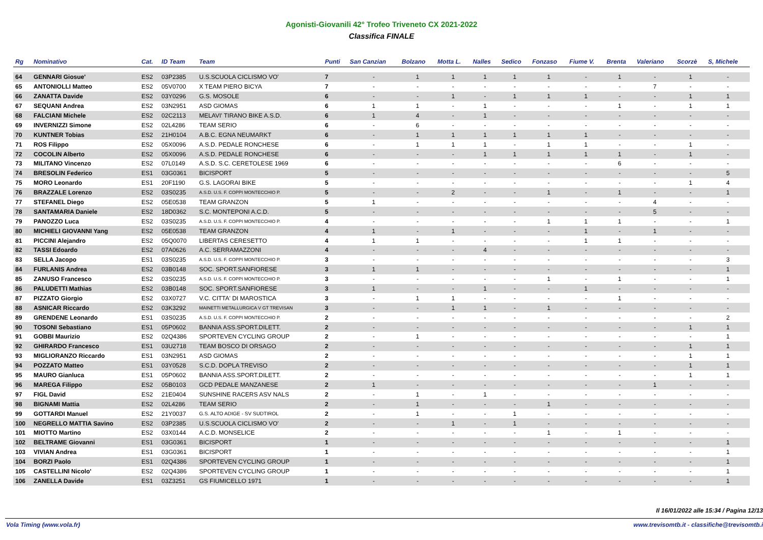Agonisti-Giovanili 42° Trofeo Triveneto CX 2021-2022
Classifica FINALE
| Rg | Nominativo | Cat. | ID Team | Team | Punti | San Canzian | Bolzano | Motta L. | Nalles | Sedico | Fonzaso | Fiume V. | Brenta | Valeriano | Scorzè | S, Michele |
| --- | --- | --- | --- | --- | --- | --- | --- | --- | --- | --- | --- | --- | --- | --- | --- | --- |
| 64 | GENNARI Giosue' | ES2 | 03P2385 | U.S.SCUOLA CICLISMO VO' | 7 | - | 1 | 1 | 1 | 1 | 1 | - | 1 | - | 1 | - |
| 65 | ANTONIOLLI Matteo | ES2 | 05V0700 | X TEAM PIERO BICYA | 7 | - | - | - | - | - | - | - | - | 7 | - | - |
| 66 | ZANATTA Davide | ES2 | 03Y0296 | G.S. MOSOLE | 6 | - | - | 1 | - | 1 | 1 | 1 | - | - | 1 | 1 |
| 67 | SEQUANI Andrea | ES2 | 03N2951 | ASD GIOMAS | 6 | 1 | 1 | - | 1 | - | - | - | 1 | - | 1 | 1 |
| 68 | FALCIANI Michele | ES2 | 02C2113 | MELAVI' TIRANO BIKE A.S.D. | 6 | 1 | 4 | - | 1 | - | - | - | - | - | - | - |
| 69 | INVERNIZZI Simone | ES2 | 02L4286 | TEAM SERIO | 6 | - | 6 | - | - | - | - | - | - | - | - | - |
| 70 | KUNTNER Tobias | ES2 | 21H0104 | A.B.C. EGNA NEUMARKT | 6 | - | 1 | 1 | 1 | 1 | 1 | 1 | - | - | - | - |
| 71 | ROS Filippo | ES2 | 05X0096 | A.S.D. PEDALE RONCHESE | 6 | - | 1 | 1 | 1 | - | 1 | 1 | - | - | 1 | - |
| 72 | COCOLIN Alberto | ES2 | 05X0096 | A.S.D. PEDALE RONCHESE | 6 | - | - | - | 1 | 1 | 1 | 1 | 1 | - | 1 | - |
| 73 | MILITANO Vincenzo | ES2 | 07L0149 | A.S.D. S.C. CERETOLESE 1969 | 6 | - | - | - | - | - | - | - | 6 | - | - | - |
| 74 | BRESOLIN Federico | ES1 | 03G0361 | BICISPORT | 5 | - | - | - | - | - | - | - | - | - | - | 5 |
| 75 | MORO Leonardo | ES1 | 20F1190 | G.S. LAGORAI BIKE | 5 | - | - | - | - | - | - | - | - | - | 1 | 4 |
| 76 | BRAZZALE Lorenzo | ES2 | 03S0235 | A.S.D. U.S. F. COPPI MONTECCHIO P. | 5 | - | - | 2 | - | - | 1 | - | 1 | - | - | 1 |
| 77 | STEFANEL Diego | ES2 | 05E0538 | TEAM GRANZON | 5 | 1 | - | - | - | - | - | - | - | 4 | - | - |
| 78 | SANTAMARIA Daniele | ES2 | 18D0362 | S.C. MONTEPONI A.C.D. | 5 | - | - | - | - | - | - | - | - | 5 | - | - |
| 79 | PANOZZO Luca | ES2 | 03S0235 | A.S.D. U.S. F. COPPI MONTECCHIO P. | 4 | - | - | - | - | - | 1 | 1 | 1 | - | - | 1 |
| 80 | MICHIELI GIOVANNI Yang | ES2 | 05E0538 | TEAM GRANZON | 4 | 1 | - | 1 | - | - | - | 1 | - | 1 | - | - |
| 81 | PICCINI Alejandro | ES2 | 05Q0070 | LIBERTAS CERESETTO | 4 | 1 | 1 | - | - | - | - | 1 | 1 | - | - | - |
| 82 | TASSI Edoardo | ES2 | 07A0626 | A.C. SERRAMAZZONI | 4 | - | - | - | 4 | - | - | - | - | - | - | - |
| 83 | SELLA Jacopo | ES1 | 03S0235 | A.S.D. U.S. F. COPPI MONTECCHIO P. | 3 | - | - | - | - | - | - | - | - | - | - | 3 |
| 84 | FURLANIS Andrea | ES2 | 03B0148 | SOC. SPORT.SANFIORESE | 3 | 1 | 1 | - | - | - | - | - | - | - | - | 1 |
| 85 | ZANUSO Francesco | ES2 | 03S0235 | A.S.D. U.S. F. COPPI MONTECCHIO P. | 3 | - | - | - | - | - | 1 | - | 1 | - | - | 1 |
| 86 | PALUDETTI Mathias | ES2 | 03B0148 | SOC. SPORT.SANFIORESE | 3 | 1 | - | - | 1 | - | - | 1 | - | - | - | - |
| 87 | PIZZATO Giorgio | ES2 | 03X0727 | V.C. CITTA' DI MAROSTICA | 3 | - | 1 | 1 | - | - | - | - | 1 | - | - | - |
| 88 | ASNICAR Riccardo | ES2 | 03K3292 | MAINETTI METALLURGICA V GT TREVISAN | 3 | - | - | 1 | 1 | - | 1 | - | - | - | - | - |
| 89 | GRENDENE Leonardo | ES1 | 03S0235 | A.S.D. U.S. F. COPPI MONTECCHIO P. | 2 | - | - | - | - | - | - | - | - | - | - | 2 |
| 90 | TOSONI Sebastiano | ES1 | 05P0602 | BANNIA ASS.SPORT.DILETT. | 2 | - | - | - | - | - | - | - | - | - | 1 | 1 |
| 91 | GOBBI Maurizio | ES2 | 02Q4386 | SPORTEVEN CYCLING GROUP | 2 | - | 1 | - | - | - | - | - | - | - | - | 1 |
| 92 | GHIRARDO Francesco | ES1 | 03U2718 | TEAM BOSCO DI ORSAGO | 2 | - | - | - | - | - | - | - | - | - | 1 | 1 |
| 93 | MIGLIORANZO Riccardo | ES1 | 03N2951 | ASD GIOMAS | 2 | - | - | - | - | - | - | - | - | - | 1 | 1 |
| 94 | POZZATO Matteo | ES1 | 03Y0528 | S.C.D. DOPLA TREVISO | 2 | - | - | - | - | - | - | - | - | - | 1 | 1 |
| 95 | MAURO Gianluca | ES1 | 05P0602 | BANNIA ASS.SPORT.DILETT. | 2 | - | - | - | - | - | - | - | - | - | 1 | 1 |
| 96 | MAREGA Filippo | ES2 | 05B0103 | GCD PEDALE MANZANESE | 2 | 1 | - | - | - | - | - | - | - | 1 | - | - |
| 97 | FIGL David | ES2 | 21E0404 | SUNSHINE RACERS ASV NALS | 2 | - | 1 | - | 1 | - | - | - | - | - | - | - |
| 98 | BIGNAMI Mattia | ES2 | 02L4286 | TEAM SERIO | 2 | - | 1 | - | - | - | 1 | - | - | - | - | - |
| 99 | GOTTARDI Manuel | ES2 | 21Y0037 | G.S. ALTO ADIGE - SV SUDTIROL | 2 | - | 1 | - | - | 1 | - | - | - | - | - | - |
| 100 | NEGRELLO MATTIA Savino | ES2 | 03P2385 | U.S.SCUOLA CICLISMO VO' | 2 | - | - | 1 | - | 1 | - | - | - | - | - | - |
| 101 | MIOTTO Martino | ES2 | 03X0144 | A.C.D. MONSELICE | 2 | - | - | - | - | - | 1 | - | 1 | - | - | - |
| 102 | BELTRAME Giovanni | ES1 | 03G0361 | BICISPORT | 1 | - | - | - | - | - | - | - | - | - | - | 1 |
| 103 | VIVIAN Andrea | ES1 | 03G0361 | BICISPORT | 1 | - | - | - | - | - | - | - | - | - | - | 1 |
| 104 | BORZI Paolo | ES1 | 02Q4386 | SPORTEVEN CYCLING GROUP | 1 | - | - | - | - | - | - | - | - | - | - | 1 |
| 105 | CASTELLINI Nicolo' | ES2 | 02Q4386 | SPORTEVEN CYCLING GROUP | 1 | - | - | - | - | - | - | - | - | - | - | 1 |
| 106 | ZANELLA Davide | ES1 | 03Z3251 | GS FIUMICELLO 1971 | 1 | - | - | - | - | - | - | - | - | - | - | 1 |
Il 16/01/2022 alle 15:34 / Pagina 12/13
Vola Timing (www.vola.fr)
www.trevisomtb.it - classifiche@trevisomtb.i